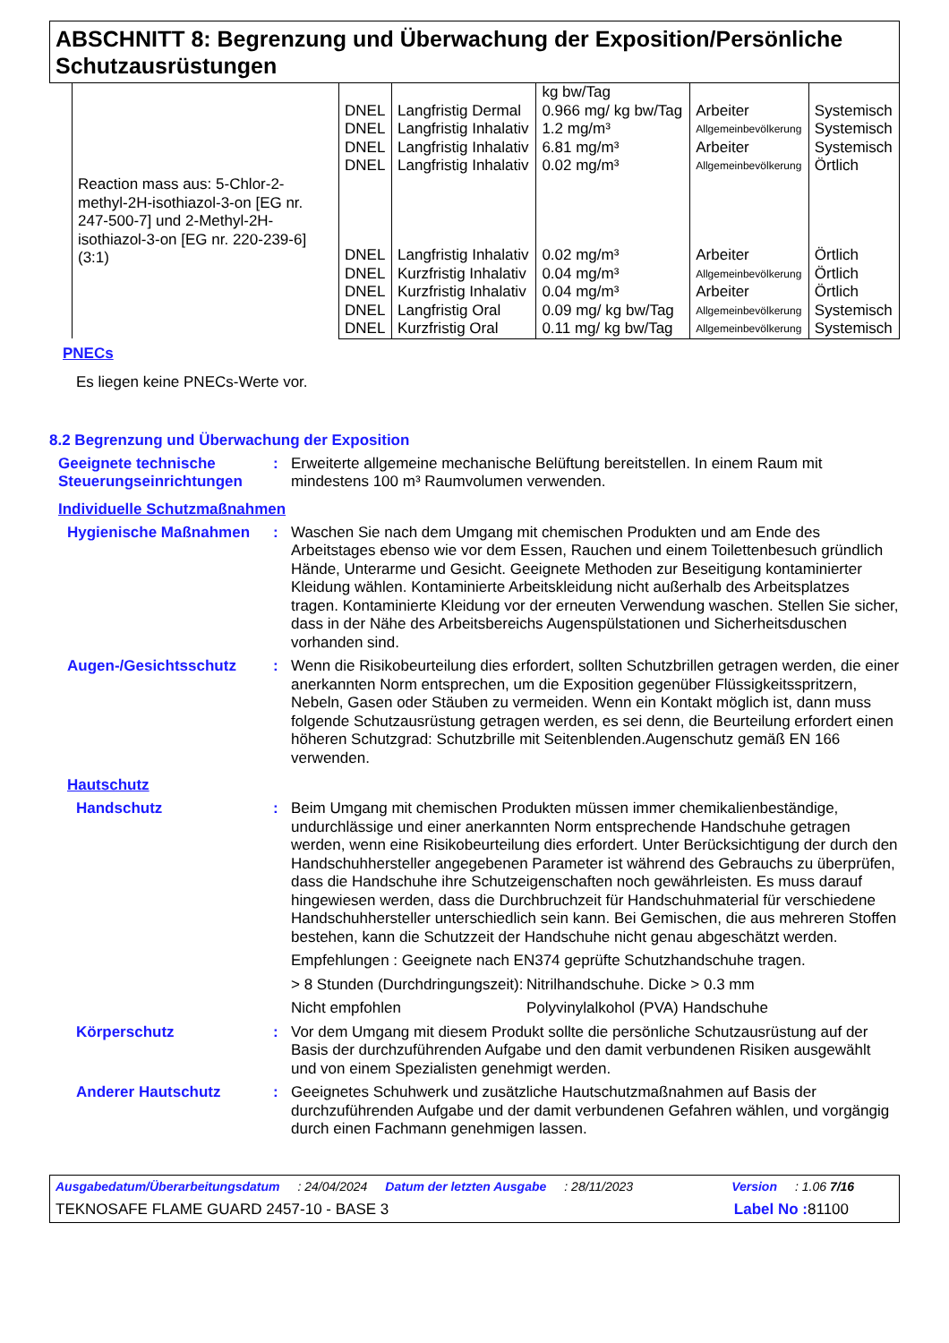ABSCHNITT 8: Begrenzung und Überwachung der Exposition/Persönliche Schutzausrüstungen
| Reaction mass aus: 5-Chlor-2-methyl-2H-isothiazol-3-on [EG nr. 247-500-7] und 2-Methyl-2H-isothiazol-3-on [EG nr. 220-239-6] (3:1) | | | kg bw/Tag | | |
| | DNEL | Langfristig Dermal | 0.966 mg/ kg bw/Tag | Arbeiter | Systemisch |
| | DNEL | Langfristig Inhalativ | 1.2 mg/m³ | Allgemeinbevölkerung | Systemisch |
| | DNEL | Langfristig Inhalativ | 6.81 mg/m³ | Arbeiter | Systemisch |
| | DNEL | Langfristig Inhalativ | 0.02 mg/m³ | Allgemeinbevölkerung | Örtlich |
| | DNEL | Langfristig Inhalativ | 0.02 mg/m³ | Arbeiter | Örtlich |
| | DNEL | Kurzfristig Inhalativ | 0.04 mg/m³ | Allgemeinbevölkerung | Örtlich |
| | DNEL | Kurzfristig Inhalativ | 0.04 mg/m³ | Arbeiter | Örtlich |
| | DNEL | Langfristig Oral | 0.09 mg/ kg bw/Tag | Allgemeinbevölkerung | Systemisch |
| | DNEL | Kurzfristig Oral | 0.11 mg/ kg bw/Tag | Allgemeinbevölkerung | Systemisch |
PNECs
Es liegen keine PNECs-Werte vor.
8.2 Begrenzung und Überwachung der Exposition
Geeignete technische Steuerungseinrichtungen
: Erweiterte allgemeine mechanische Belüftung bereitstellen. In einem Raum mit mindestens 100 m³ Raumvolumen verwenden.
Individuelle Schutzmaßnahmen
Hygienische Maßnahmen : Waschen Sie nach dem Umgang mit chemischen Produkten und am Ende des Arbeitstages ebenso wie vor dem Essen, Rauchen und einem Toilettenbesuch gründlich Hände, Unterarme und Gesicht. Geeignete Methoden zur Beseitigung kontaminierter Kleidung wählen. Kontaminierte Arbeitskleidung nicht außerhalb des Arbeitsplatzes tragen. Kontaminierte Kleidung vor der erneuten Verwendung waschen. Stellen Sie sicher, dass in der Nähe des Arbeitsbereichs Augenspülstationen und Sicherheitsduschen vorhanden sind.
Augen-/Gesichtsschutz : Wenn die Risikobeurteilung dies erfordert, sollten Schutzbrillen getragen werden, die einer anerkannten Norm entsprechen, um die Exposition gegenüber Flüssigkeitsspritzern, Nebeln, Gasen oder Stäuben zu vermeiden. Wenn ein Kontakt möglich ist, dann muss folgende Schutzausrüstung getragen werden, es sei denn, die Beurteilung erfordert einen höheren Schutzgrad: Schutzbrille mit Seitenblenden.Augenschutz gemäß EN 166 verwenden.
Hautschutz
Handschutz : Beim Umgang mit chemischen Produkten müssen immer chemikalienbeständige, undurchlässige und einer anerkannten Norm entsprechende Handschuhe getragen werden, wenn eine Risikobeurteilung dies erfordert. Unter Berücksichtigung der durch den Handschuhhersteller angegebenen Parameter ist während des Gebrauchs zu überprüfen, dass die Handschuhe ihre Schutzeigenschaften noch gewährleisten. Es muss darauf hingewiesen werden, dass die Durchbruchzeit für Handschuhmaterial für verschiedene Handschuhhersteller unterschiedlich sein kann. Bei Gemischen, die aus mehreren Stoffen bestehen, kann die Schutzzeit der Handschuhe nicht genau abgeschätzt werden.
Empfehlungen : Geeignete nach EN374 geprüfte Schutzhandschuhe tragen.
> 8 Stunden (Durchdringungszeit):
Nitrilhandschuhe. Dicke > 0.3 mm
Nicht empfohlen Polyvinylalkohol (PVA) Handschuhe
Körperschutz : Vor dem Umgang mit diesem Produkt sollte die persönliche Schutzausrüstung auf der Basis der durchzuführenden Aufgabe und den damit verbundenen Risiken ausgewählt und von einem Spezialisten genehmigt werden.
Anderer Hautschutz : Geeignetes Schuhwerk und zusätzliche Hautschutzmaßnahmen auf Basis der durchzuführenden Aufgabe und der damit verbundenen Gefahren wählen, und vorgängig durch einen Fachmann genehmigen lassen.
Ausgabedatum/Überarbeitungsdatum: 24/04/2024 Datum der letzten Ausgabe: 28/11/2023 Version: 1.06 7/16
TEKNOSAFE FLAME GUARD 2457-10 - BASE 3 Label No : 81100